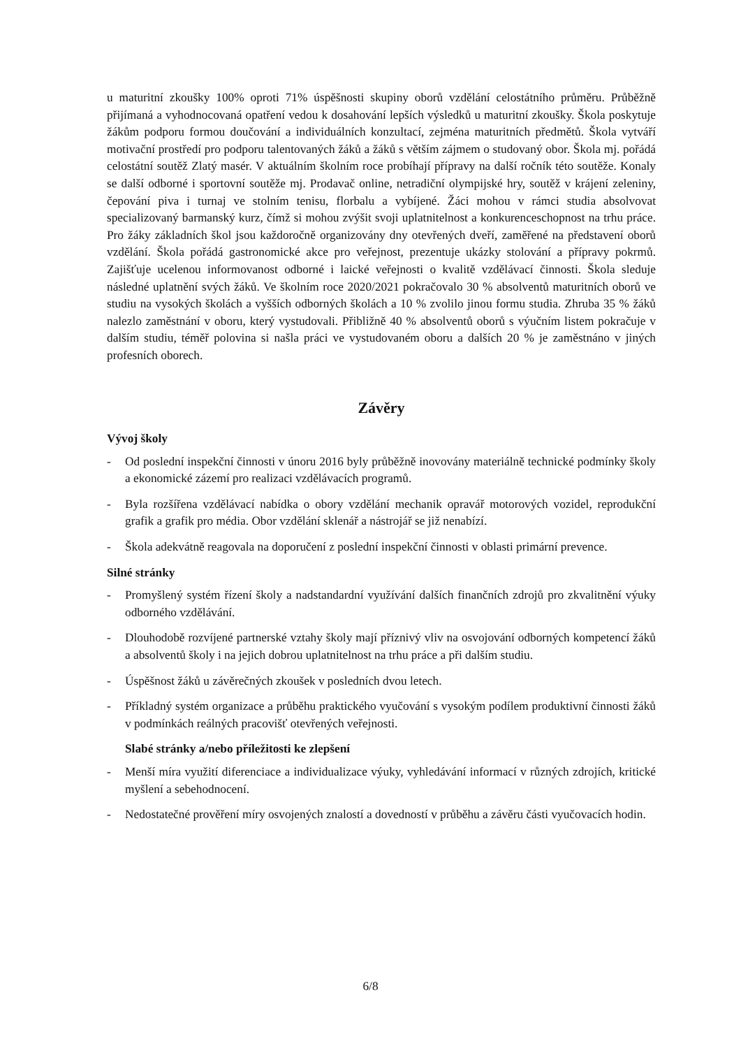u maturitní zkoušky 100% oproti 71% úspěšnosti skupiny oborů vzdělání celostátního průměru. Průběžně přijímaná a vyhodnocovaná opatření vedou k dosahování lepších výsledků u maturitní zkoušky. Škola poskytuje žákům podporu formou doučování a individuálních konzultací, zejména maturitních předmětů. Škola vytváří motivační prostředí pro podporu talentovaných žáků a žáků s větším zájmem o studovaný obor. Škola mj. pořádá celostátní soutěž Zlatý masér. V aktuálním školním roce probíhají přípravy na další ročník této soutěže. Konaly se další odborné i sportovní soutěže mj. Prodavač online, netradiční olympijské hry, soutěž v krájení zeleniny, čepování piva i turnaj ve stolním tenisu, florbalu a vybíjené. Žáci mohou v rámci studia absolvovat specializovaný barmanský kurz, čímž si mohou zvýšit svoji uplatnitelnost a konkurenceschopnost na trhu práce. Pro žáky základních škol jsou každoročně organizovány dny otevřených dveří, zaměřené na představení oborů vzdělání. Škola pořádá gastronomické akce pro veřejnost, prezentuje ukázky stolování a přípravy pokrmů. Zajišťuje ucelenou informovanost odborné i laické veřejnosti o kvalitě vzdělávací činnosti. Škola sleduje následné uplatnění svých žáků. Ve školním roce 2020/2021 pokračovalo 30 % absolventů maturitních oborů ve studiu na vysokých školách a vyšších odborných školách a 10 % zvolilo jinou formu studia. Zhruba 35 % žáků nalezlo zaměstnání v oboru, který vystudovali. Přibližně 40 % absolventů oborů s výučním listem pokračuje v dalším studiu, téměř polovina si našla práci ve vystudovaném oboru a dalších 20 % je zaměstnáno v jiných profesních oborech.
Závěry
Vývoj školy
- Od poslední inspekční činnosti v únoru 2016 byly průběžně inovovány materiálně technické podmínky školy a ekonomické zázemí pro realizaci vzdělávacích programů.
- Byla rozšířena vzdělávací nabídka o obory vzdělání mechanik opravář motorových vozidel, reprodukční grafik a grafik pro média. Obor vzdělání sklenář a nástrojář se již nenabízí.
- Škola adekvátně reagovala na doporučení z poslední inspekční činnosti v oblasti primární prevence.
Silné stránky
- Promyšlený systém řízení školy a nadstandardní využívání dalších finančních zdrojů pro zkvalitnění výuky odborného vzdělávání.
- Dlouhodobě rozvíjené partnerské vztahy školy mají příznivý vliv na osvojování odborných kompetencí žáků a absolventů školy i na jejich dobrou uplatnitelnost na trhu práce a při dalším studiu.
- Úspěšnost žáků u závěrečných zkoušek v posledních dvou letech.
- Příkladný systém organizace a průběhu praktického vyučování s vysokým podílem produktivní činnosti žáků v podmínkách reálných pracovišť otevřených veřejnosti.
Slabé stránky a/nebo příležitosti ke zlepšení
- Menší míra využití diferenciace a individualizace výuky, vyhledávání informací v různých zdrojích, kritické myšlení a sebehodnocení.
- Nedostatečné prověření míry osvojených znalostí a dovedností v průběhu a závěru části vyučovacích hodin.
6/8